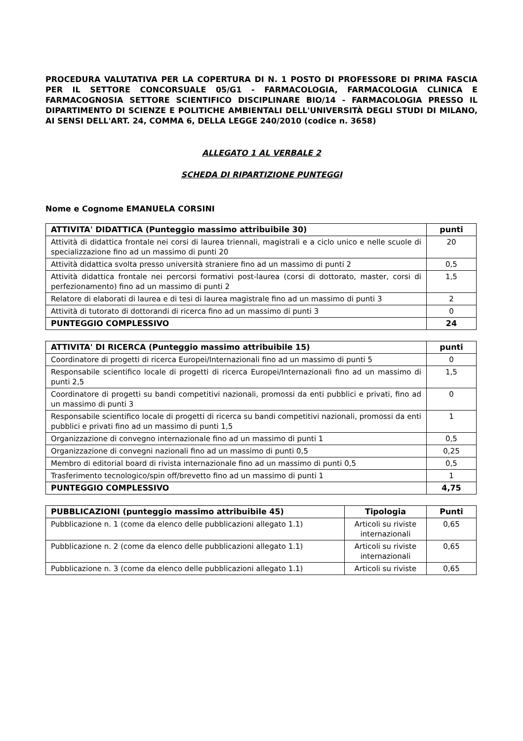PROCEDURA VALUTATIVA PER LA COPERTURA DI N. 1 POSTO DI PROFESSORE DI PRIMA FASCIA PER IL SETTORE CONCORSUALE 05/G1 - FARMACOLOGIA, FARMACOLOGIA CLINICA E FARMACOGNOSIA SETTORE SCIENTIFICO DISCIPLINARE BIO/14 - FARMACOLOGIA PRESSO IL DIPARTIMENTO DI SCIENZE E POLITICHE AMBIENTALI DELL'UNIVERSITÀ DEGLI STUDI DI MILANO, AI SENSI DELL'ART. 24, COMMA 6, DELLA LEGGE 240/2010 (codice n. 3658)
ALLEGATO 1 AL VERBALE 2
SCHEDA DI RIPARTIZIONE PUNTEGGI
Nome e Cognome EMANUELA CORSINI
| ATTIVITA' DIDATTICA (Punteggio massimo attribuibile 30) | punti |
| --- | --- |
| Attività di didattica frontale nei corsi di laurea triennali, magistrali e a ciclo unico e nelle scuole di specializzazione fino ad un massimo di punti 20 | 20 |
| Attività didattica svolta presso università straniere fino ad un massimo di punti 2 | 0,5 |
| Attività didattica frontale nei percorsi formativi post-laurea (corsi di dottorato, master, corsi di perfezionamento) fino ad un massimo di punti 2 | 1,5 |
| Relatore di elaborati di laurea e di tesi di laurea magistrale fino ad un massimo di punti 3 | 2 |
| Attività di tutorato di dottorandi di ricerca fino ad un massimo di punti 3 | 0 |
| PUNTEGGIO COMPLESSIVO | 24 |
| ATTIVITA' DI RICERCA (Punteggio massimo attribuibile 15) | punti |
| --- | --- |
| Coordinatore di progetti di ricerca Europei/Internazionali fino ad un massimo di punti 5 | 0 |
| Responsabile scientifico locale di progetti di ricerca Europei/Internazionali fino ad un massimo di punti 2,5 | 1,5 |
| Coordinatore di progetti su bandi competitivi nazionali, promossi da enti pubblici e privati, fino ad un massimo di punti 3 | 0 |
| Responsabile scientifico locale di progetti di ricerca su bandi competitivi nazionali, promossi da enti pubblici e privati fino ad un massimo di punti 1,5 | 1 |
| Organizzazione di convegno internazionale fino ad un massimo di punti 1 | 0,5 |
| Organizzazione di convegni nazionali fino ad un massimo di punti 0,5 | 0,25 |
| Membro di editorial board di rivista internazionale fino ad un massimo di punti 0,5 | 0,5 |
| Trasferimento tecnologico/spin off/brevetto fino ad un massimo di punti 1 | 1 |
| PUNTEGGIO COMPLESSIVO | 4,75 |
| PUBBLICAZIONI (punteggio massimo attribuibile 45) | Tipologia | Punti |
| --- | --- | --- |
| Pubblicazione n. 1 (come da elenco delle pubblicazioni allegato 1.1) | Articoli su riviste internazionali | 0,65 |
| Pubblicazione n. 2 (come da elenco delle pubblicazioni allegato 1.1) | Articoli su riviste internazionali | 0,65 |
| Pubblicazione n. 3 (come da elenco delle pubblicazioni allegato 1.1) | Articoli su riviste | 0,65 |